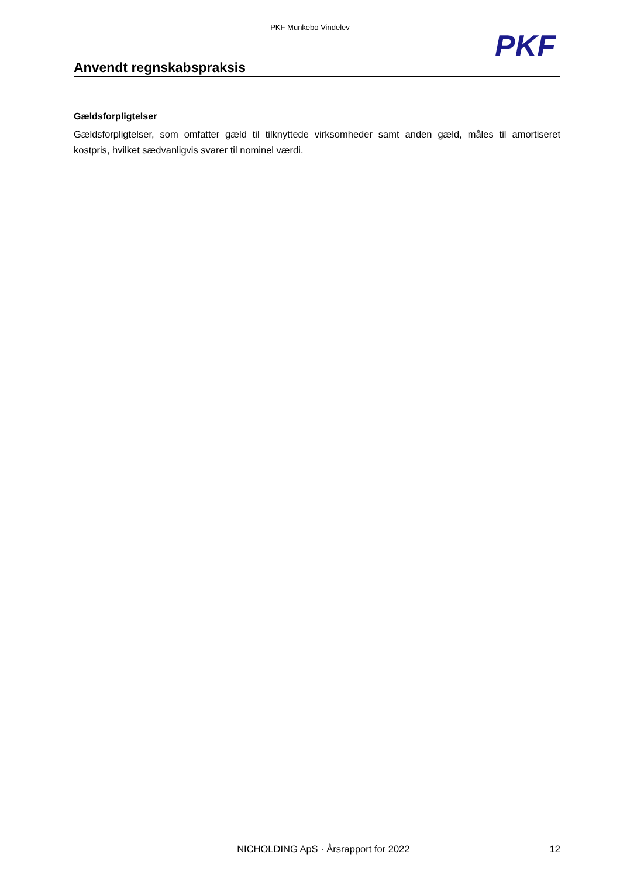PKF Munkebo Vindelev
PKF
Anvendt regnskabspraksis
Gældsforpligtelser
Gældsforpligtelser, som omfatter gæld til tilknyttede virksomheder samt anden gæld, måles til amortiseret kostpris, hvilket sædvanligvis svarer til nominel værdi.
NICHOLDING ApS · Årsrapport for 2022 12